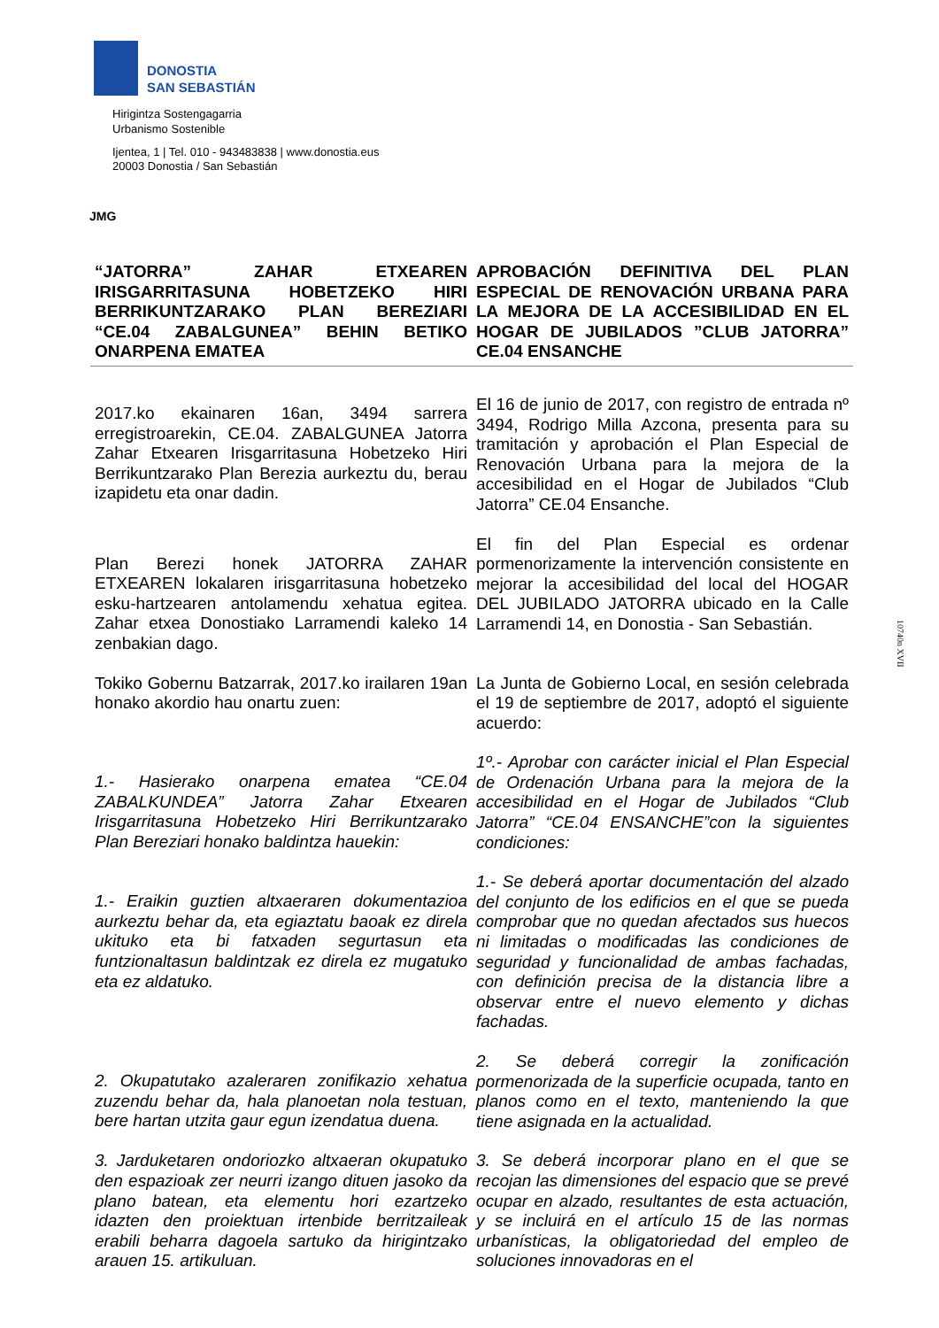DONOSTIA
SAN SEBASTIÁN
Hirigintza Sostengagarria
Urbanismo Sostenible
Ijentea, 1 | Tel. 010 - 943483838 | www.donostia.eus
20003 Donostia / San Sebastián
JMG
| “JATORRA” ZAHAR ETXEAREN IRISGARRITASUNA HOBETZEKO HIRI BERRIKUNTZARAKO PLAN BEREZIARI “CE.04 ZABALGUNEA” BEHIN BETIKO ONARPENA EMATEA | APROBACIÓN DEFINITIVA DEL PLAN ESPECIAL DE RENOVACIÓN URBANA PARA LA MEJORA DE LA ACCESIBILIDAD EN EL HOGAR DE JUBILADOS ”CLUB JATORRA” CE.04 ENSANCHE |
| --- | --- |
| 2017.ko ekainaren 16an, 3494 sarrera erregistroarekin, CE.04. ZABALGUNEA Jatorra Zahar Etxearen Irisgarritasuna Hobetzeko Hiri Berrikuntzarako Plan Berezia aurkeztu du, berau izapidetu eta onar dadin. | El 16 de junio de 2017, con registro de entrada nº 3494, Rodrigo Milla Azcona, presenta para su tramitación y aprobación el Plan Especial de Renovación Urbana para la mejora de la accesibilidad en el Hogar de Jubilados “Club Jatorra” CE.04 Ensanche. |
| Plan Berezi honek JATORRA ZAHAR ETXEAREN lokalaren irisgarritasuna hobetzeko esku-hartzearen antolamendu xehatua egitea. Zahar etxea Donostiako Larramendi kaleko 14 zenbakian dago. | El fin del Plan Especial es ordenar pormenorizamente la intervención consistente en mejorar la accesibilidad del local del HOGAR DEL JUBILADO JATORRA ubicado en la Calle Larramendi 14, en Donostia - San Sebastián. |
| Tokiko Gobernu Batzarrak, 2017.ko irailaren 19an honako akordio hau onartu zuen: | La Junta de Gobierno Local, en sesión celebrada el 19 de septiembre de 2017, adoptó el siguiente acuerdo: |
| 1.- Hasierako onarpena ematea “CE.04 ZABALKUNDEA” Jatorra Zahar Etxearen Irisgarritasuna Hobetzeko Hiri Berrikuntzarako Plan Bereziari honako baldintza hauekin: | 1º.- Aprobar con carácter inicial el Plan Especial de Ordenación Urbana para la mejora de la accesibilidad en el Hogar de Jubilados “Club Jatorra” “CE.04 ENSANCHE”con la siguientes condiciones: |
| 1.- Eraikin guztien altxaeraren dokumentazioa aurkeztu behar da, eta egiaztatu baoak ez direla ukituko eta bi fatxaden segurtasun eta funtzionaltasun baldintzak ez direla ez mugatuko eta ez aldatuko. | 1.- Se deberá aportar documentación del alzado del conjunto de los edificios en el que se pueda comprobar que no quedan afectados sus huecos ni limitadas o modificadas las condiciones de seguridad y funcionalidad de ambas fachadas, con definición precisa de la distancia libre a observar entre el nuevo elemento y dichas fachadas. |
| 2. Okupatutako azaleraren zonifikazio xehatua zuzendu behar da, hala planoetan nola testuan, bere hartan utzita gaur egun izendatua duena. | 2. Se deberá corregir la zonificación pormenorizada de la superficie ocupada, tanto en planos como en el texto, manteniendo la que tiene asignada en la actualidad. |
| 3. Jarduketaren ondoriozko altxaeran okupatuko den espazioak zer neurri izango dituen jasoko da plano batean, eta elementu hori ezartzeko idazten den proiektuan irtenbide berritzaileak erabili beharra dagoela sartuko da hirigintzako arauen 15. artikuluan. | 3. Se deberá incorporar plano en el que se recojan las dimensiones del espacio que se prevé ocupar en alzado, resultantes de esta actuación, y se incluirá en el artículo 15 de las normas urbanísticas, la obligatoriedad del empleo de soluciones innovadoras en el |
10740n XVII